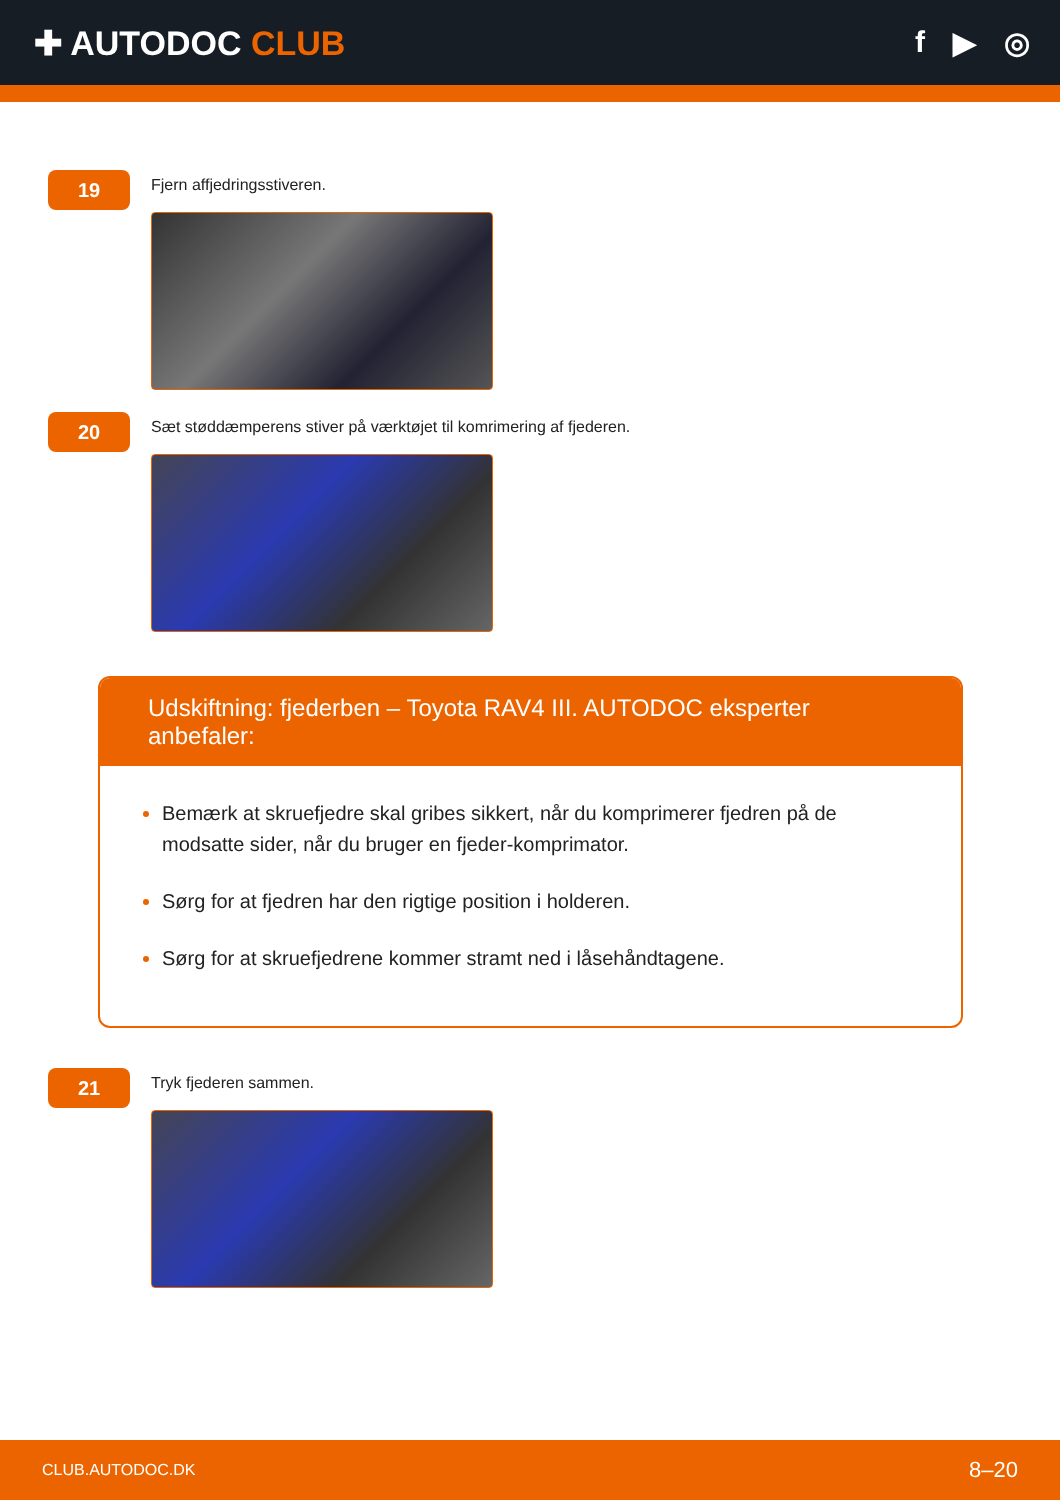✚ AUTODOC CLUB f ▶ ◎
19
Fjern affjedringsstiveren.
20
Sæt støddæmperens stiver på værktøjet til komrimering af fjederen.
Udskiftning: fjederben – Toyota RAV4 III. AUTODOC eksperter anbefaler:
Bemærk at skruefjedre skal gribes sikkert, når du komprimerer fjedren på de modsatte sider, når du bruger en fjeder-komprimator.
Sørg for at fjedren har den rigtige position i holderen.
Sørg for at skruefjedrene kommer stramt ned i låsehåndtagene.
21
Tryk fjederen sammen.
CLUB.AUTODOC.DK 8–20